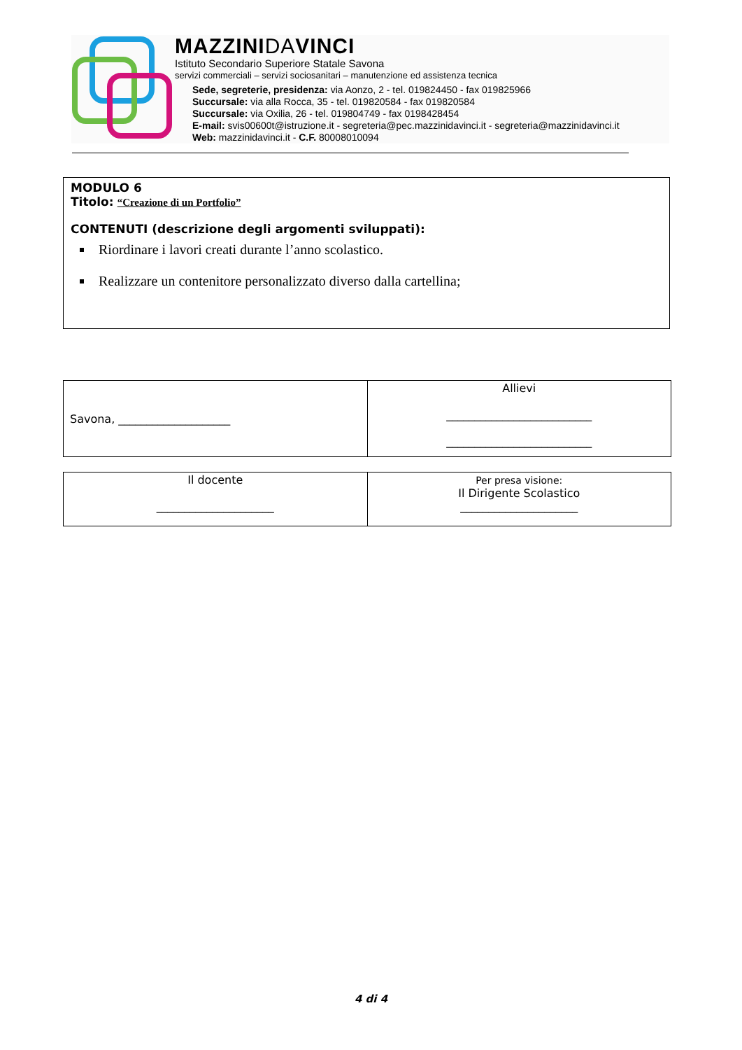MAZZINIDAVINCI
Istituto Secondario Superiore Statale Savona
servizi commerciali – servizi sociosanitari – manutenzione ed assistenza tecnica
Sede, segreterie, presidenza: via Aonzo, 2 - tel. 019824450 - fax 019825966
Succursale: via alla Rocca, 35 - tel. 019820584 - fax 019820584
Succursale: via Oxilia, 26 - tel. 019804749 - fax 0198428454
E-mail: svis00600t@istruzione.it - segreteria@pec.mazzinidavinci.it - segreteria@mazzinidavinci.it
Web: mazzinidavinci.it - C.F. 80008010094
MODULO 6
Titolo: “Creazione di un Portfolio”
CONTENUTI (descrizione degli argomenti sviluppati):
Riordinare i lavori creati durante l’anno scolastico.
Realizzare un contenitore personalizzato diverso dalla cartellina;
| Savona, ____________________ | Allievi __________________________ __________________________ |
| Il docente _____________________ | Per presa visione: Il Dirigente Scolastico _____________________ |
4 di 4